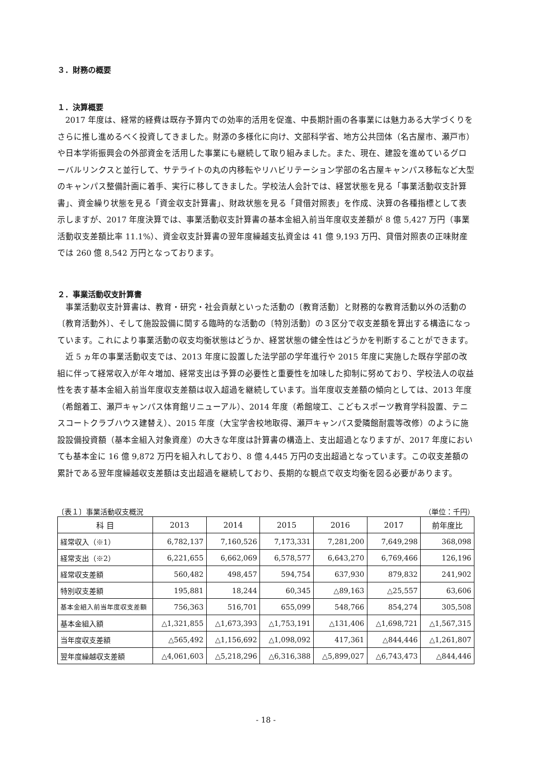３．財務の概要
１．決算概要
2017 年度は、経常的経費は既存予算内での効率的活用を促進、中長期計画の各事業には魅力ある大学づくりをさらに推し進めるべく投資してきました。財源の多様化に向け、文部科学省、地方公共団体（名古屋市、瀬戸市）や日本学術振興会の外部資金を活用した事業にも継続して取り組みました。また、現在、建設を進めているグローバルリンクスと並行して、サテライトの丸の内移転やリハビリテーション学部の名古屋キャンパス移転など大型のキャンパス整備計画に着手、実行に移してきました。学校法人会計では、経営状態を見る「事業活動収支計算書」、資金繰り状態を見る「資金収支計算書」、財政状態を見る「貸借対照表」を作成、決算の各種指標として表示しますが、2017 年度決算では、事業活動収支計算書の基本金組入前当年度収支差額が 8 億 5,427 万円（事業活動収支差額比率 11.1%）、資金収支計算書の翌年度繰越支払資金は 41 億 9,193 万円、貸借対照表の正味財産では 260 億 8,542 万円となっております。
２．事業活動収支計算書
事業活動収支計算書は、教育・研究・社会貢献といった活動の〔教育活動〕と財務的な教育活動以外の活動の〔教育活動外〕、そして施設設備に関する臨時的な活動の〔特別活動〕の３区分で収支差額を算出する構造になっています。これにより事業活動の収支均衡状態はどうか、経営状態の健全性はどうかを判断することができます。
近 5 ヵ年の事業活動収支では、2013 年度に設置した法学部の学年進行や 2015 年度に実施した既存学部の改組に伴って経常収入が年々増加、経常支出は予算の必要性と重要性を加味した抑制に努めており、学校法人の収益性を表す基本金組入前当年度収支差額は収入超過を継続しています。当年度収支差額の傾向としては、2013 年度（希館着工、瀬戸キャンパス体育館リニューアル）、2014 年度（希館竣工、こどもスポーツ教育学科設置、テニスコートクラブハウス建替え）、2015 年度（大宝学舎校地取得、瀬戸キャンパス愛隣館耐震等改修）のように施設設備投資額（基本金組入対象資産）の大きな年度は計算書の構造上、支出超過となりますが、2017 年度においても基本金に 16 億 9,872 万円を組入れしており、8 億 4,445 万円の支出超過となっています。この収支差額の累計である翌年度繰越収支差額は支出超過を継続しており、長期的な観点で収支均衡を図る必要があります。
〔表１〕事業活動収支概況 （単位：千円）
| 科 目 | 2013 | 2014 | 2015 | 2016 | 2017 | 前年度比 |
| --- | --- | --- | --- | --- | --- | --- |
| 経常収入（※1） | 6,782,137 | 7,160,526 | 7,173,331 | 7,281,200 | 7,649,298 | 368,098 |
| 経常支出（※2） | 6,221,655 | 6,662,069 | 6,578,577 | 6,643,270 | 6,769,466 | 126,196 |
| 経常収支差額 | 560,482 | 498,457 | 594,754 | 637,930 | 879,832 | 241,902 |
| 特別収支差額 | 195,881 | 18,244 | 60,345 | △89,163 | △25,557 | 63,606 |
| 基本金組入前当年度収支差額 | 756,363 | 516,701 | 655,099 | 548,766 | 854,274 | 305,508 |
| 基本金組入額 | △1,321,855 | △1,673,393 | △1,753,191 | △131,406 | △1,698,721 | △1,567,315 |
| 当年度収支差額 | △565,492 | △1,156,692 | △1,098,092 | 417,361 | △844,446 | △1,261,807 |
| 翌年度繰越収支差額 | △4,061,603 | △5,218,296 | △6,316,388 | △5,899,027 | △6,743,473 | △844,446 |
- 18 -